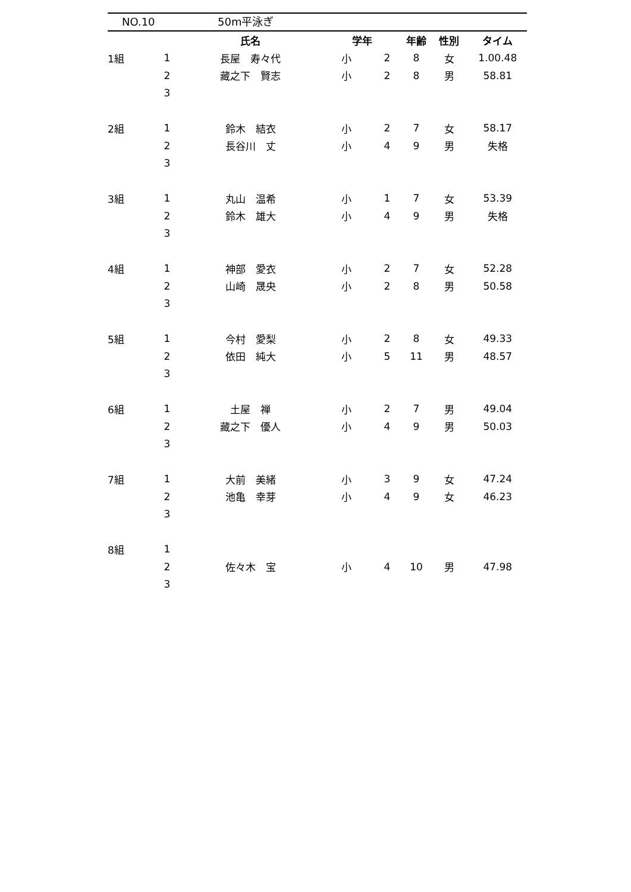NO.10 50m平泳ぎ
| | | 氏名 | 学年 | | 年齢 | 性別 | タイム |
| --- | --- | --- | --- | --- | --- | --- | --- |
| 1組 | 1 | 長屋 寿々代 | 小 | 2 | 8 | 女 | 1.00.48 |
| | 2 | 藏之下 賢志 | 小 | 2 | 8 | 男 | 58.81 |
| | 3 | | | | | | |
| 2組 | 1 | 鈴木 結衣 | 小 | 2 | 7 | 女 | 58.17 |
| | 2 | 長谷川 丈 | 小 | 4 | 9 | 男 | 失格 |
| | 3 | | | | | | |
| 3組 | 1 | 丸山 温希 | 小 | 1 | 7 | 女 | 53.39 |
| | 2 | 鈴木 雄大 | 小 | 4 | 9 | 男 | 失格 |
| | 3 | | | | | | |
| 4組 | 1 | 神部 愛衣 | 小 | 2 | 7 | 女 | 52.28 |
| | 2 | 山崎 晟央 | 小 | 2 | 8 | 男 | 50.58 |
| | 3 | | | | | | |
| 5組 | 1 | 今村 愛梨 | 小 | 2 | 8 | 女 | 49.33 |
| | 2 | 依田 純大 | 小 | 5 | 11 | 男 | 48.57 |
| | 3 | | | | | | |
| 6組 | 1 | 土屋 禅 | 小 | 2 | 7 | 男 | 49.04 |
| | 2 | 藏之下 優人 | 小 | 4 | 9 | 男 | 50.03 |
| | 3 | | | | | | |
| 7組 | 1 | 大前 美緒 | 小 | 3 | 9 | 女 | 47.24 |
| | 2 | 池亀 幸芽 | 小 | 4 | 9 | 女 | 46.23 |
| | 3 | | | | | | |
| 8組 | 1 | | | | | | |
| | 2 | 佐々木 宝 | 小 | 4 | 10 | 男 | 47.98 |
| | 3 | | | | | | |